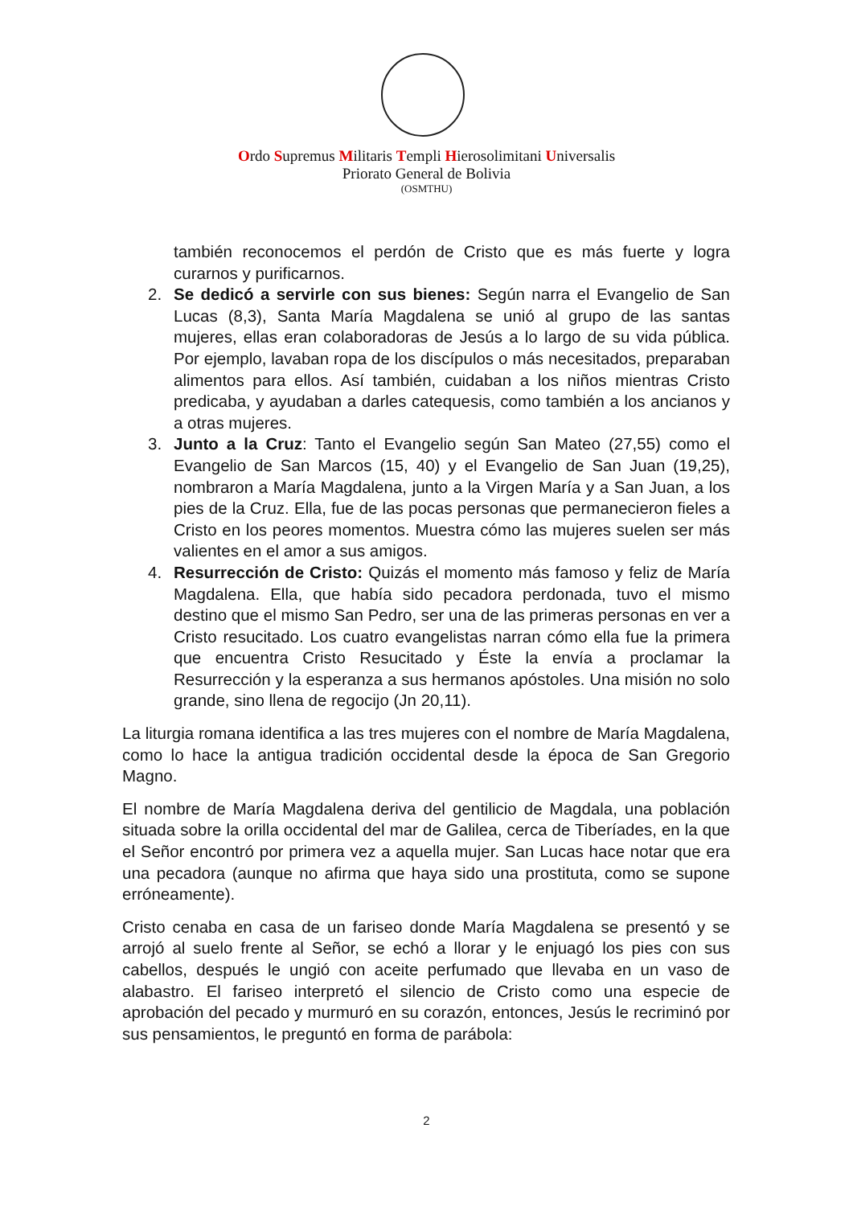Ordo Supremus Militaris Templi Hierosolimitani Universalis
Priorato General de Bolivia
(OSMTHU)
también reconocemos el perdón de Cristo que es más fuerte y logra curarnos y purificarnos.
2. Se dedicó a servirle con sus bienes: Según narra el Evangelio de San Lucas (8,3), Santa María Magdalena se unió al grupo de las santas mujeres, ellas eran colaboradoras de Jesús a lo largo de su vida pública. Por ejemplo, lavaban ropa de los discípulos o más necesitados, preparaban alimentos para ellos. Así también, cuidaban a los niños mientras Cristo predicaba, y ayudaban a darles catequesis, como también a los ancianos y a otras mujeres.
3. Junto a la Cruz: Tanto el Evangelio según San Mateo (27,55) como el Evangelio de San Marcos (15, 40) y el Evangelio de San Juan (19,25), nombraron a María Magdalena, junto a la Virgen María y a San Juan, a los pies de la Cruz. Ella, fue de las pocas personas que permanecieron fieles a Cristo en los peores momentos. Muestra cómo las mujeres suelen ser más valientes en el amor a sus amigos.
4. Resurrección de Cristo: Quizás el momento más famoso y feliz de María Magdalena. Ella, que había sido pecadora perdonada, tuvo el mismo destino que el mismo San Pedro, ser una de las primeras personas en ver a Cristo resucitado. Los cuatro evangelistas narran cómo ella fue la primera que encuentra Cristo Resucitado y Éste la envía a proclamar la Resurrección y la esperanza a sus hermanos apóstoles. Una misión no solo grande, sino llena de regocijo (Jn 20,11).
La liturgia romana identifica a las tres mujeres con el nombre de María Magdalena, como lo hace la antigua tradición occidental desde la época de San Gregorio Magno.
El nombre de María Magdalena deriva del gentilicio de Magdala, una población situada sobre la orilla occidental del mar de Galilea, cerca de Tiberíades, en la que el Señor encontró por primera vez a aquella mujer. San Lucas hace notar que era una pecadora (aunque no afirma que haya sido una prostituta, como se supone erróneamente).
Cristo cenaba en casa de un fariseo donde María Magdalena se presentó y se arrojó al suelo frente al Señor, se echó a llorar y le enjuagó los pies con sus cabellos, después le ungió con aceite perfumado que llevaba en un vaso de alabastro. El fariseo interpretó el silencio de Cristo como una especie de aprobación del pecado y murmuró en su corazón, entonces, Jesús le recriminó por sus pensamientos, le preguntó en forma de parábola:
2